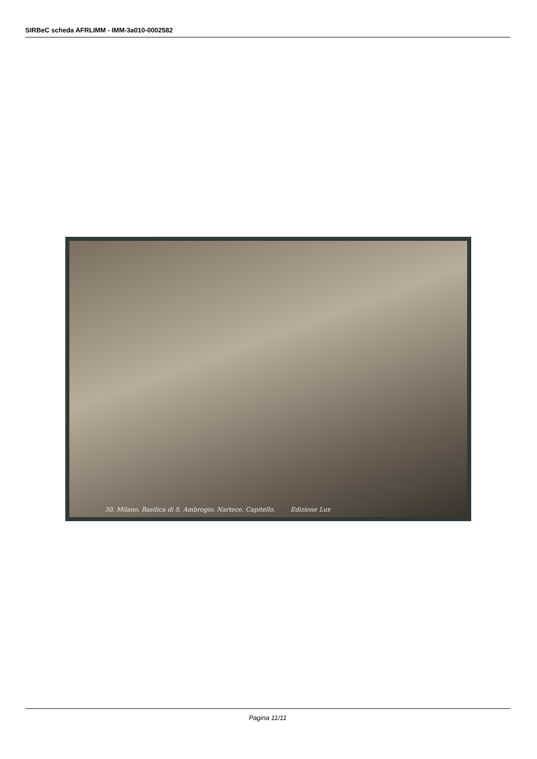SIRBeC scheda AFRLIMM - IMM-3a010-0002582
30. Milano. Basilica di S. Ambrogio. Nartece. Capitello. Edizione Lux
Pagina 11/11